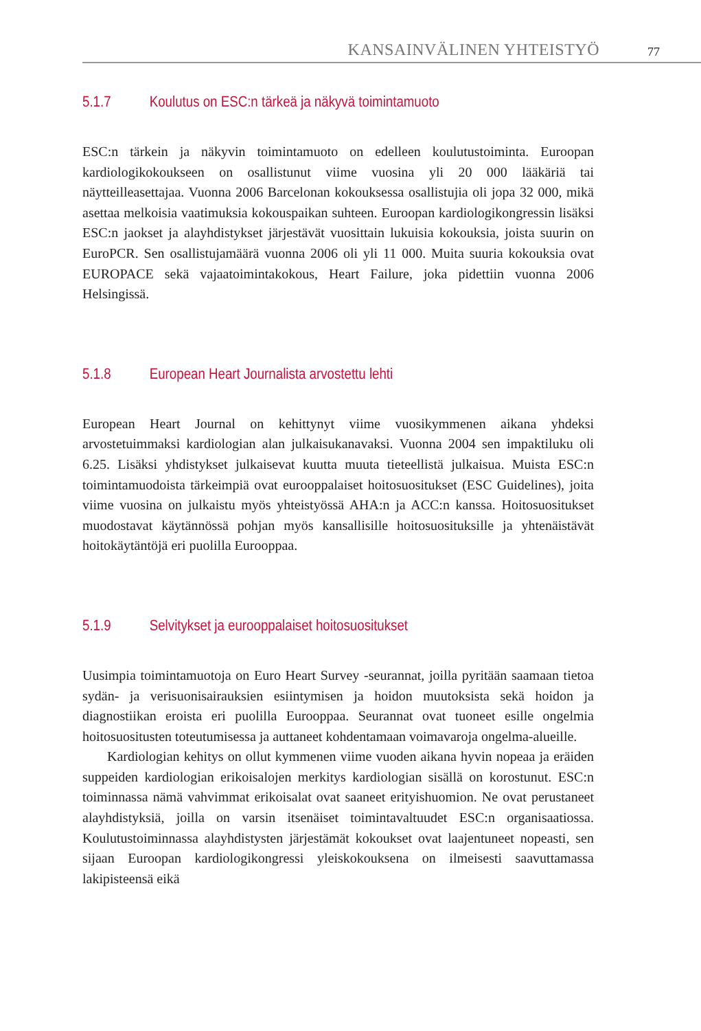KANSAINVÄLINEN YHTEISTYÖ 77
5.1.7 Koulutus on ESC:n tärkeä ja näkyvä toimintamuoto
ESC:n tärkein ja näkyvin toimintamuoto on edelleen koulutustoiminta. Euroopan kardiologikokoukseen on osallistunut viime vuosina yli 20 000 lääkäriä tai näytteilleasettajaa. Vuonna 2006 Barcelonan kokouksessa osallistujia oli jopa 32 000, mikä asettaa melkoisia vaatimuksia kokouspaikan suhteen. Euroopan kardiologikongressin lisäksi ESC:n jaokset ja alayhdistykset järjestävät vuosittain lukuisia kokouksia, joista suurin on EuroPCR. Sen osallistujamäärä vuonna 2006 oli yli 11 000. Muita suuria kokouksia ovat EUROPACE sekä vajaatoimintakokous, Heart Failure, joka pidettiin vuonna 2006 Helsingissä.
5.1.8 European Heart Journalista arvostettu lehti
European Heart Journal on kehittynyt viime vuosikymmenen aikana yhdeksi arvostetuimmaksi kardiologian alan julkaisukanavaksi. Vuonna 2004 sen impaktiluku oli 6.25. Lisäksi yhdistykset julkaisevat kuutta muuta tieteellistä julkaisua. Muista ESC:n toimintamuodoista tärkeimpiä ovat eurooppalaiset hoitosuositukset (ESC Guidelines), joita viime vuosina on julkaistu myös yhteistyössä AHA:n ja ACC:n kanssa. Hoitosuositukset muodostavat käytännössä pohjan myös kansallisille hoitosuosituksille ja yhtenäistävät hoitokäytäntöjä eri puolilla Eurooppaa.
5.1.9 Selvitykset ja eurooppalaiset hoitosuositukset
Uusimpia toimintamuotoja on Euro Heart Survey -seurannat, joilla pyritään saamaan tietoa sydän- ja verisuonisairauksien esiintymisen ja hoidon muutoksista sekä hoidon ja diagnostiikan eroista eri puolilla Eurooppaa. Seurannat ovat tuoneet esille ongelmia hoitosuositusten toteutumisessa ja auttaneet kohdentamaan voimavaroja ongelma-alueille.
Kardiologian kehitys on ollut kymmenen viime vuoden aikana hyvin nopeaa ja eräiden suppeiden kardiologian erikoisalojen merkitys kardiologian sisällä on korostunut. ESC:n toiminnassa nämä vahvimmat erikoisalat ovat saaneet erityishuomion. Ne ovat perustaneet alayhdistyksiä, joilla on varsin itsenäiset toimintavaltuudet ESC:n organisaatiossa. Koulutustoiminnassa alayhdistysten järjestämät kokoukset ovat laajentuneet nopeasti, sen sijaan Euroopan kardiologikongressi yleiskokouksena on ilmeisesti saavuttamassa lakipisteensä eikä